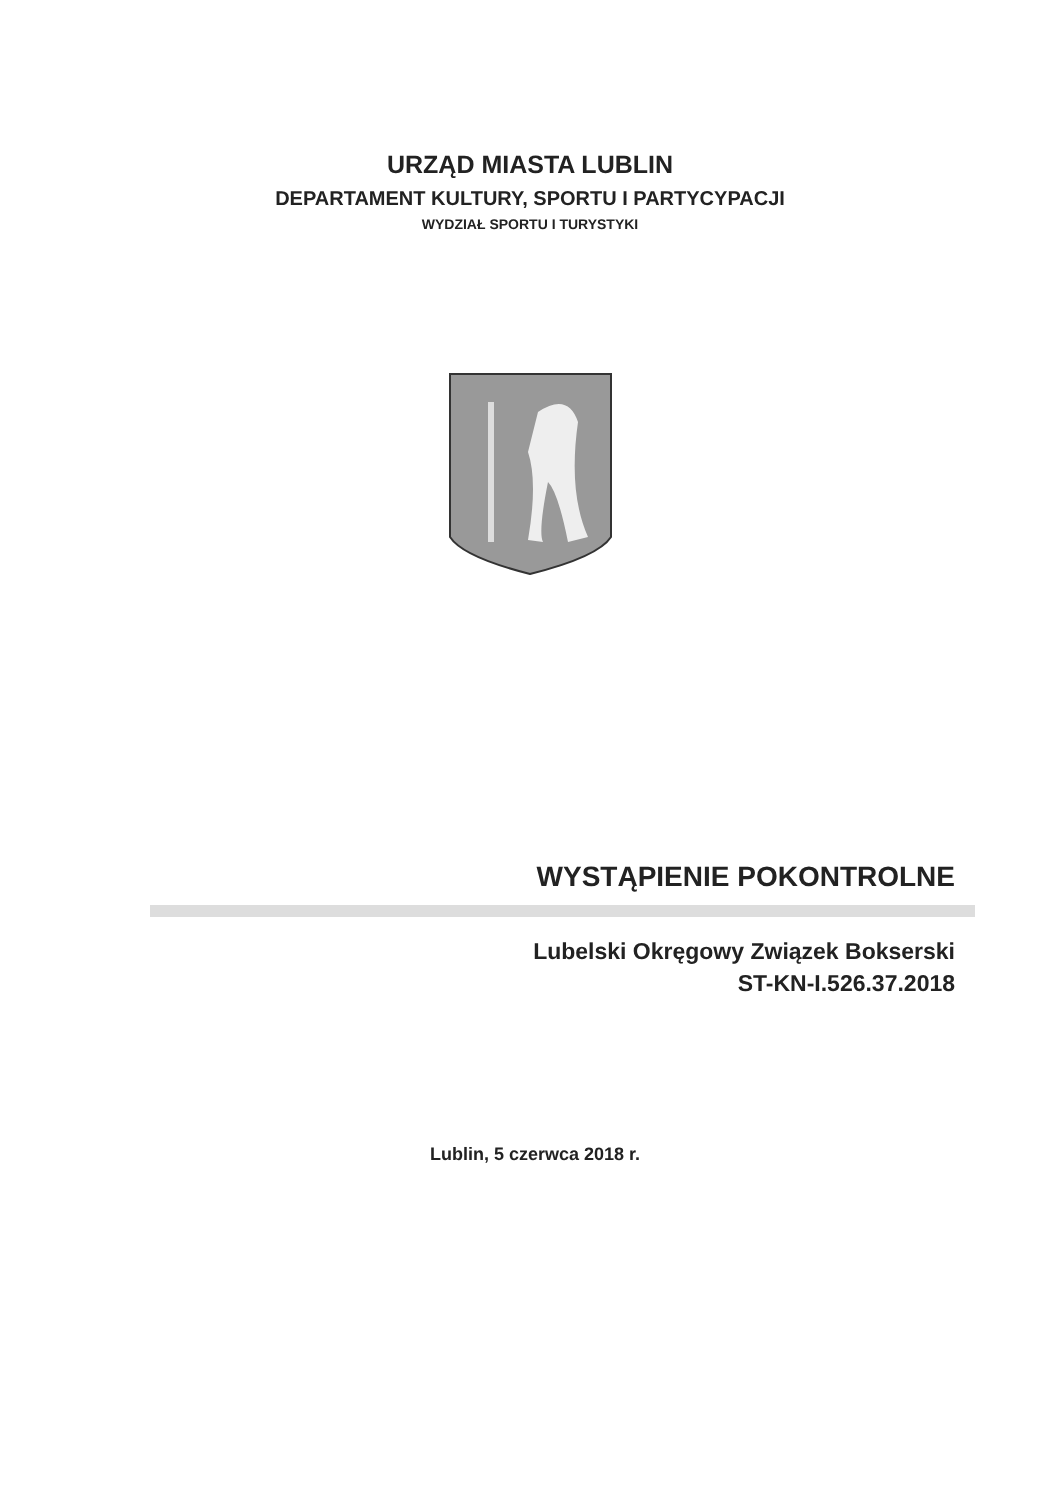URZĄD MIASTA LUBLIN
DEPARTAMENT KULTURY, SPORTU I PARTYCYPACJI
WYDZIAŁ SPORTU I TURYSTYKI
WYSTĄPIENIE POKONTROLNE
Lubelski Okręgowy Związek Bokserski
ST-KN-I.526.37.2018
Lublin, 5 czerwca 2018 r.